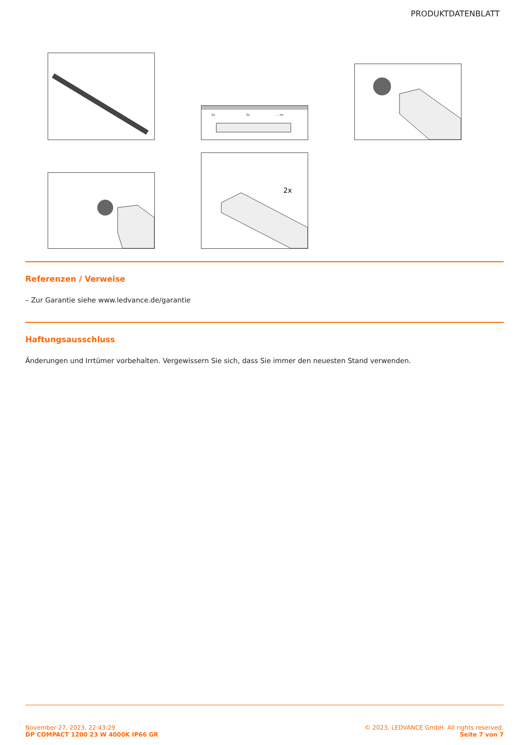PRODUKTDATENBLATT
1x
2x
... nx
2x
Referenzen / Verweise
– Zur Garantie siehe www.ledvance.de/garantie
Haftungsausschluss
Änderungen und Irrtümer vorbehalten. Vergewissern Sie sich, dass Sie immer den neuesten Stand verwenden.
November 27, 2023, 22:43:29
DP COMPACT 1200 23 W 4000K IP66 GR
© 2023, LEDVANCE GmbH. All rights reserved.
Seite 7 von 7